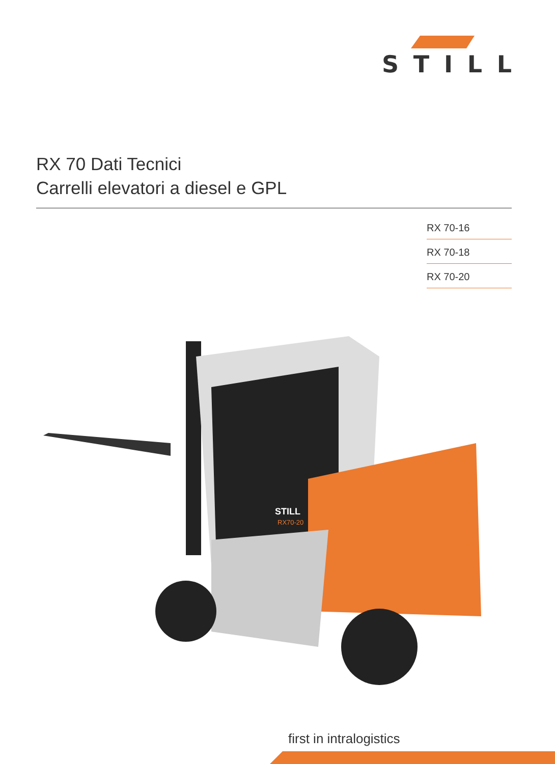STILL
RX 70 Dati Tecnici
Carrelli elevatori a diesel e GPL
RX 70-16
RX 70-18
RX 70-20
STILL
RX70-20
first in intralogistics